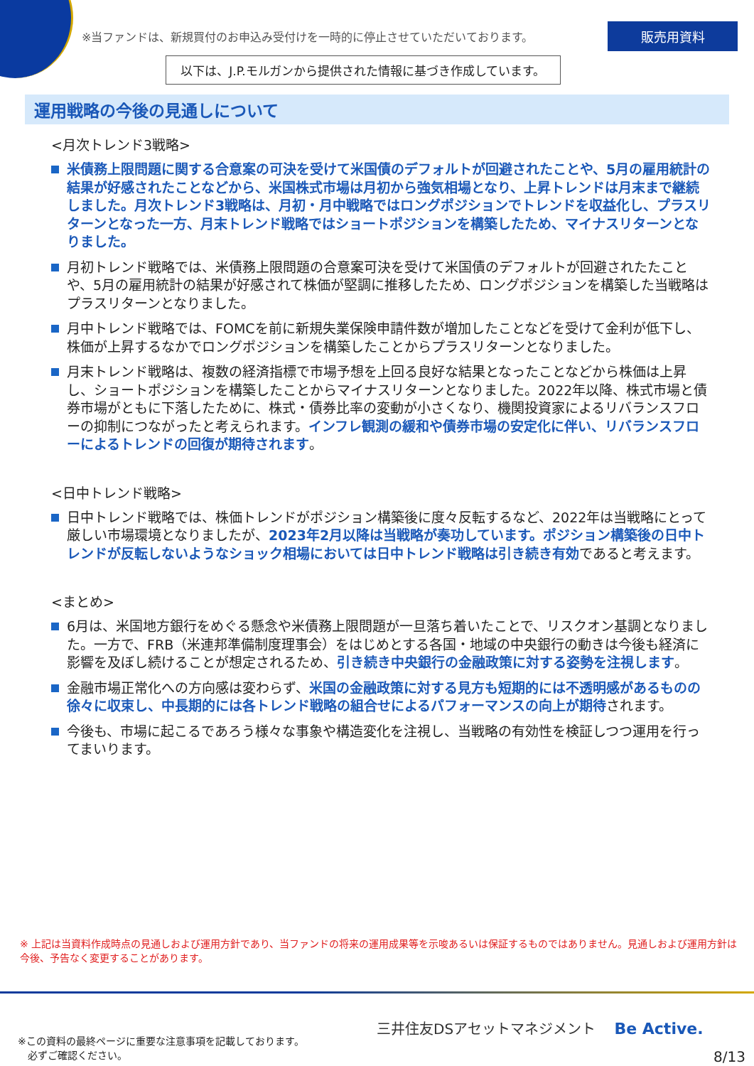※当ファンドは、新規買付のお申込み受付けを一時的に停止させていただいております。
販売用資料
以下は、J.P.モルガンから提供された情報に基づき作成しています。
運用戦略の今後の見通しについて
<月次トレンド3戦略>
米債務上限問題に関する合意案の可決を受けて米国債のデフォルトが回避されたことや、5月の雇用統計の結果が好感されたことなどから、米国株式市場は月初から強気相場となり、上昇トレンドは月末まで継続しました。月次トレンド3戦略は、月初・月中戦略ではロングポジションでトレンドを収益化し、プラスリターンとなった一方、月末トレンド戦略ではショートポジションを構築したため、マイナスリターンとなりました。
月初トレンド戦略では、米債務上限問題の合意案可決を受けて米国債のデフォルトが回避されたたことや、5月の雇用統計の結果が好感されて株価が堅調に推移したため、ロングポジションを構築した当戦略はプラスリターンとなりました。
月中トレンド戦略では、FOMCを前に新規失業保険申請件数が増加したことなどを受けて金利が低下し、株価が上昇するなかでロングポジションを構築したことからプラスリターンとなりました。
月末トレンド戦略は、複数の経済指標で市場予想を上回る良好な結果となったことなどから株価は上昇し、ショートポジションを構築したことからマイナスリターンとなりました。2022年以降、株式市場と債券市場がともに下落したために、株式・債券比率の変動が小さくなり、機関投資家によるリバランスフローの抑制につながったと考えられます。インフレ観測の緩和や債券市場の安定化に伴い、リバランスフローによるトレンドの回復が期待されます。
<日中トレンド戦略>
日中トレンド戦略では、株価トレンドがポジション構築後に度々反転するなど、2022年は当戦略にとって厳しい市場環境となりましたが、2023年2月以降は当戦略が奏功しています。ポジション構築後の日中トレンドが反転しないようなショック相場においては日中トレンド戦略は引き続き有効であると考えます。
<まとめ>
6月は、米国地方銀行をめぐる懸念や米債務上限問題が一旦落ち着いたことで、リスクオン基調となりました。一方で、FRB（米連邦準備制度理事会）をはじめとする各国・地域の中央銀行の動きは今後も経済に影響を及ぼし続けることが想定されるため、引き続き中央銀行の金融政策に対する姿勢を注視します。
金融市場正常化への方向感は変わらず、米国の金融政策に対する見方も短期的には不透明感があるものの徐々に収束し、中長期的には各トレンド戦略の組合せによるパフォーマンスの向上が期待されます。
今後も、市場に起こるであろう様々な事象や構造変化を注視し、当戦略の有効性を検証しつつ運用を行ってまいります。
※ 上記は当資料作成時点の見通しおよび運用方針であり、当ファンドの将来の運用成果等を示唆あるいは保証するものではありません。見通しおよび運用方針は今後、予告なく変更することがあります。
※この資料の最終ページに重要な注意事項を記載しております。
　必ずご確認ください。
三井住友DSアセットマネジメント Be Active.
8/13